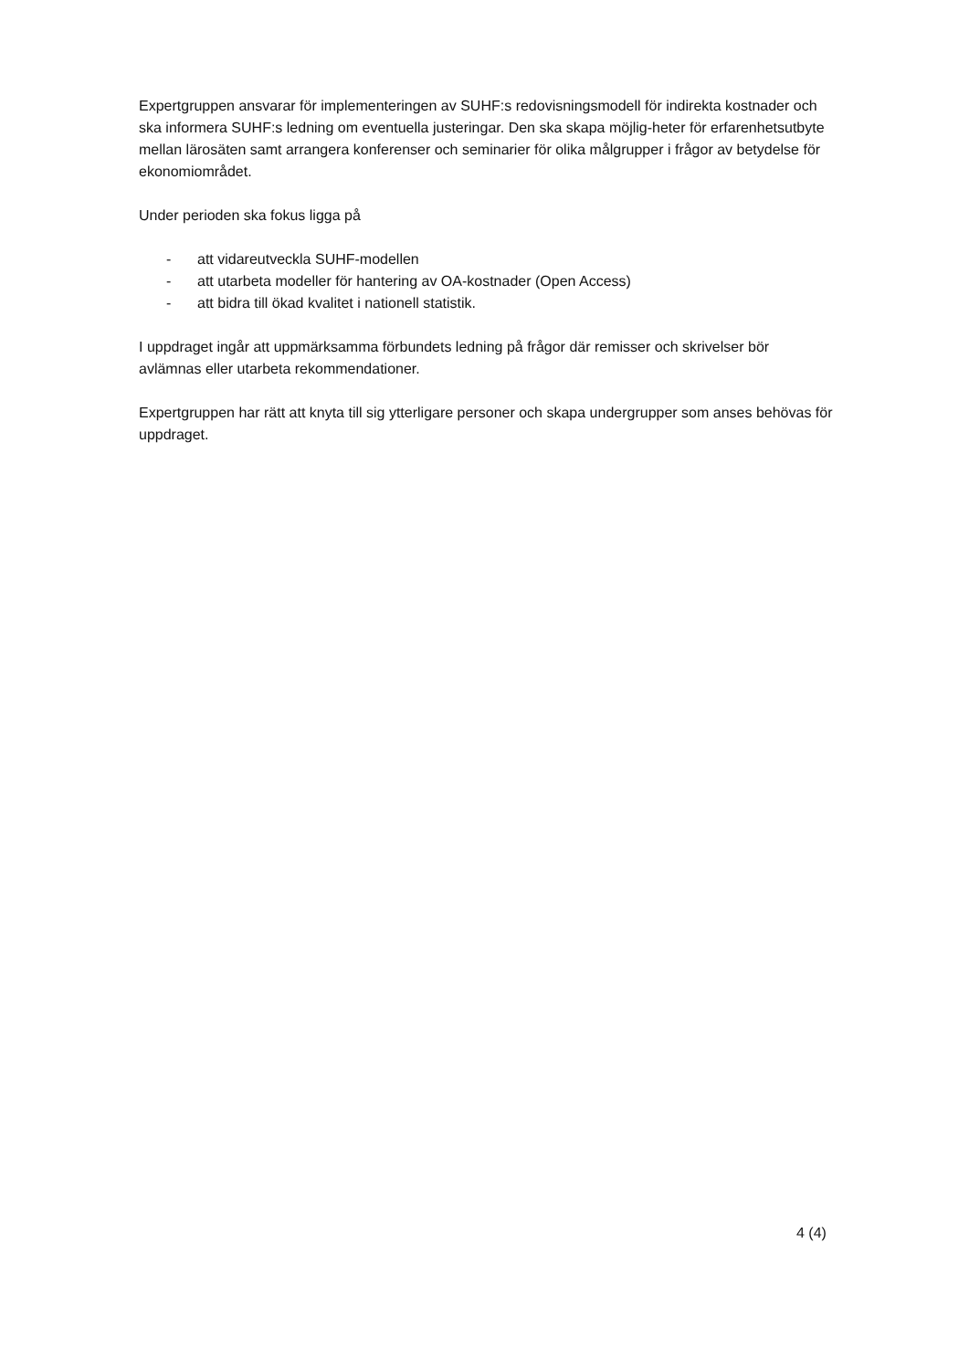Expertgruppen ansvarar för implementeringen av SUHF:s redovisningsmodell för indirekta kostnader och ska informera SUHF:s ledning om eventuella justeringar. Den ska skapa möjlig-heter för erfarenhetsutbyte mellan lärosäten samt arrangera konferenser och seminarier för olika målgrupper i frågor av betydelse för ekonomiområdet.
Under perioden ska fokus ligga på
- att vidareutveckla SUHF-modellen
- att utarbeta modeller för hantering av OA-kostnader (Open Access)
- att bidra till ökad kvalitet i nationell statistik.
I uppdraget ingår att uppmärksamma förbundets ledning på frågor där remisser och skrivelser bör avlämnas eller utarbeta rekommendationer.
Expertgruppen har rätt att knyta till sig ytterligare personer och skapa undergrupper som anses behövas för uppdraget.
4 (4)